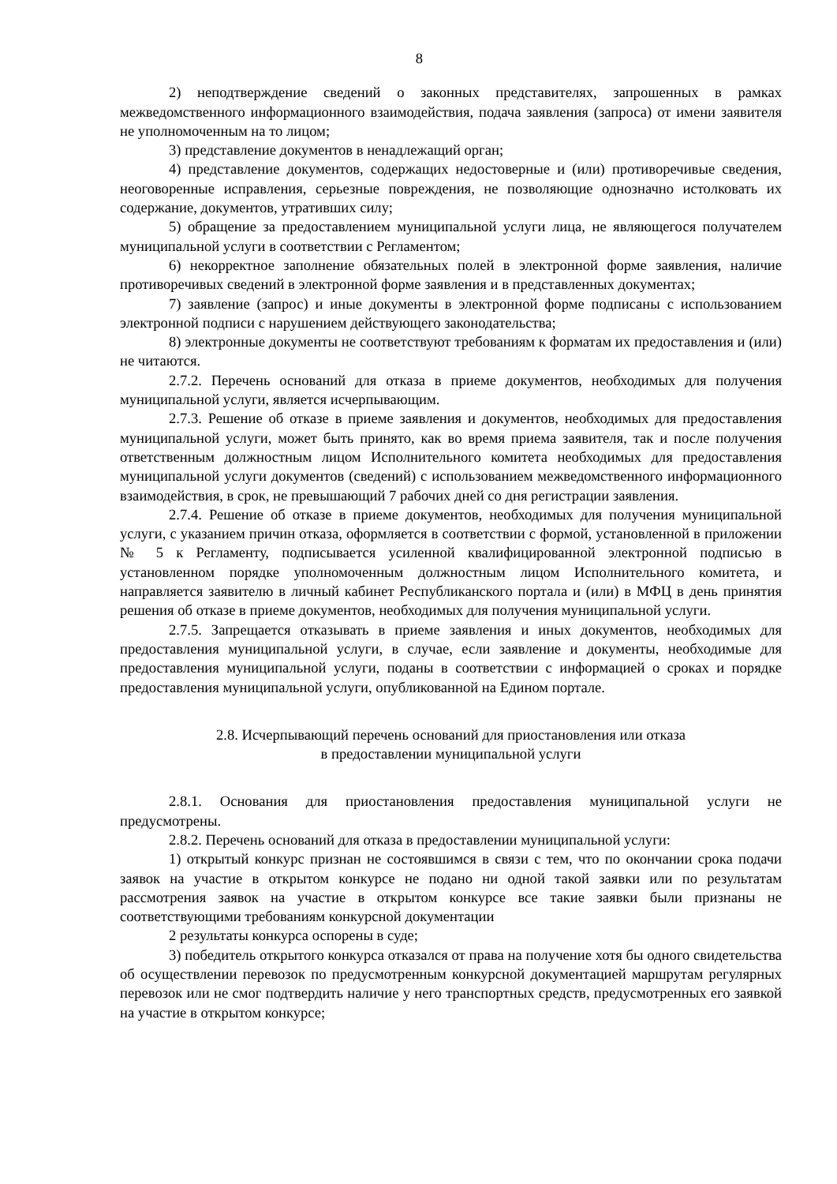8
2) неподтверждение сведений о законных представителях, запрошенных в рамках межведомственного информационного взаимодействия, подача заявления (запроса) от имени заявителя не уполномоченным на то лицом;
3) представление документов в ненадлежащий орган;
4) представление документов, содержащих недостоверные и (или) противоречивые сведения, неоговоренные исправления, серьезные повреждения, не позволяющие однозначно истолковать их содержание, документов, утративших силу;
5) обращение за предоставлением муниципальной услуги лица, не являющегося получателем муниципальной услуги в соответствии с Регламентом;
6) некорректное заполнение обязательных полей в электронной форме заявления, наличие противоречивых сведений в электронной форме заявления и в представленных документах;
7) заявление (запрос) и иные документы в электронной форме подписаны с использованием электронной подписи с нарушением действующего законодательства;
8) электронные документы не соответствуют требованиям к форматам их предоставления и (или) не читаются.
2.7.2. Перечень оснований для отказа в приеме документов, необходимых для получения муниципальной услуги, является исчерпывающим.
2.7.3. Решение об отказе в приеме заявления и документов, необходимых для предоставления муниципальной услуги, может быть принято, как во время приема заявителя, так и после получения ответственным должностным лицом Исполнительного комитета необходимых для предоставления муниципальной услуги документов (сведений) с использованием межведомственного информационного взаимодействия, в срок, не превышающий 7 рабочих дней со дня регистрации заявления.
2.7.4. Решение об отказе в приеме документов, необходимых для получения муниципальной услуги, с указанием причин отказа, оформляется в соответствии с формой, установленной в приложении № 5 к Регламенту, подписывается усиленной квалифицированной электронной подписью в установленном порядке уполномоченным должностным лицом Исполнительного комитета, и направляется заявителю в личный кабинет Республиканского портала и (или) в МФЦ в день принятия решения об отказе в приеме документов, необходимых для получения муниципальной услуги.
2.7.5. Запрещается отказывать в приеме заявления и иных документов, необходимых для предоставления муниципальной услуги, в случае, если заявление и документы, необходимые для предоставления муниципальной услуги, поданы в соответствии с информацией о сроках и порядке предоставления муниципальной услуги, опубликованной на Едином портале.
2.8. Исчерпывающий перечень оснований для приостановления или отказа
в предоставлении муниципальной услуги
2.8.1. Основания для приостановления предоставления муниципальной услуги не предусмотрены.
2.8.2. Перечень оснований для отказа в предоставлении муниципальной услуги:
1) открытый конкурс признан не состоявшимся в связи с тем, что по окончании срока подачи заявок на участие в открытом конкурсе не подано ни одной такой заявки или по результатам рассмотрения заявок на участие в открытом конкурсе все такие заявки были признаны не соответствующими требованиям конкурсной документации
2 результаты конкурса оспорены в суде;
3) победитель открытого конкурса отказался от права на получение хотя бы одного свидетельства об осуществлении перевозок по предусмотренным конкурсной документацией маршрутам регулярных перевозок или не смог подтвердить наличие у него транспортных средств, предусмотренных его заявкой на участие в открытом конкурсе;